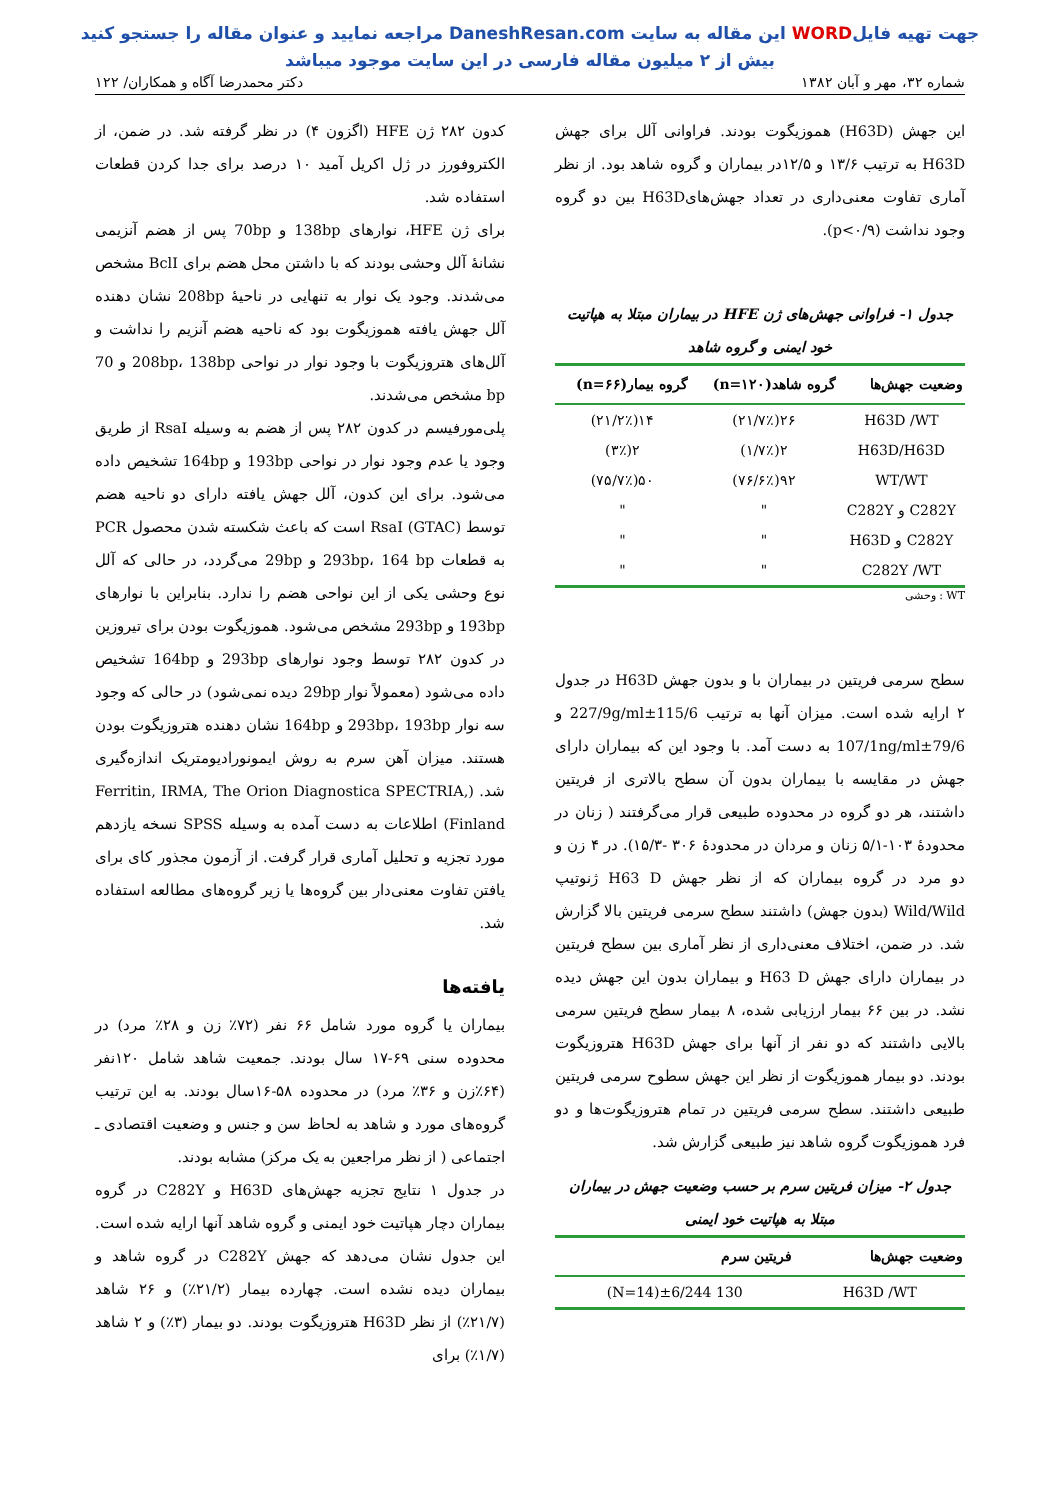جهت تهیه فایلWORD این مقاله به سایت DaneshResan.com مراجعه نمایید و عنوان مقاله را جستجو کنید
بیش از ۲ میلیون مقاله فارسی در این سایت موجود میباشد
شماره ۳۲، مهر و آبان ۱۳۸۲ دکتر محمدرضا آگاه و همکاران/ ۱۲۲
این جهش (H63D) هموزیگوت بودند. فراوانی آلل برای جهش H63D به ترتیب ۱۳/۶ و ۱۲/۵در بیماران و گروه شاهد بود. از نظر آماری تفاوت معنی‌داری در تعداد جهش‌هایH63D بین دو گروه وجود نداشت (p<۰/۹).
جدول ۱- فراوانی جهش‌های ژن HFE در بیماران مبتلا به هپاتیت خود ایمنی و گروه شاهد
| وضعیت جهش‌ها | گروه شاهد(n=۱۲۰) | گروه بیمار(n=۶۶) |
| --- | --- | --- |
| H63D /WT | ۲۶(۲۱/۷٪) | ۱۴(۲۱/۲٪) |
| H63D/H63D | ۲(۱/۷٪) | ۲(۳٪) |
| WT/WT | ۹۲(۷۶/۶٪) | ۵۰(۷۵/۷٪) |
| C282Y و C282Y | " | " |
| C282Y و H63D | " | " |
| C282Y /WT | " | " |
WT : وحشی
سطح سرمی فریتین در بیماران با و بدون جهش H63D در جدول ۲ ارایه شده است. میزان آنها به ترتیب 115/6±227/9g/ml و 79/6±107/1ng/ml به دست آمد. با وجود این که بیماران دارای جهش در مقایسه با بیماران بدون آن سطح بالاتری از فریتین داشتند، هر دو گروه در محدوده طبیعی قرار می‌گرفتند ( زنان در محدودهٔ ۱۰۳-۵/۱ زنان و مردان در محدودهٔ ۳۰۶ -۱۵/۳). در ۴ زن و دو مرد در گروه بیماران که از نظر جهش H63 D ژنوتیپ Wild/Wild (بدون جهش) داشتند سطح سرمی فریتین بالا گزارش شد. در ضمن، اختلاف معنی‌داری از نظر آماری بین سطح فریتین در بیماران دارای جهش H63 D و بیماران بدون این جهش دیده نشد. در بین ۶۶ بیمار ارزیابی شده، ۸ بیمار سطح فریتین سرمی بالایی داشتند که دو نفر از آنها برای جهش H63D هتروزیگوت بودند. دو بیمار هموزیگوت از نظر این جهش سطوح سرمی فریتین طبیعی داشتند. سطح سرمی فریتین در تمام هتروزیگوت‌ها و دو فرد هموزیگوت گروه شاهد نیز طبیعی گزارش شد.
جدول ۲- میزان فریتین سرم بر حسب وضعیت جهش در بیماران مبتلا به هپاتیت خود ایمنی
| وضعیت جهش‌ها | فریتین سرم |
| --- | --- |
| H63D /WT | 130 ±6/244(N=14) |
کدون ۲۸۲ ژن HFE (اگزون ۴) در نظر گرفته شد. در ضمن، از الکتروفورز در ژل اکریل آمید ۱۰ درصد برای جدا کردن قطعات استفاده شد.
برای ژن HFE، نوارهای 138bp و 70bp پس از هضم آنزیمی نشانهٔ آلل وحشی بودند که با داشتن محل هضم برای BclI مشخص می‌شدند. وجود یک نوار به تنهایی در ناحیهٔ 208bp نشان دهنده آلل جهش یافته هموزیگوت بود که ناحیه هضم آنزیم را نداشت و آلل‌های هتروزیگوت با وجود نوار در نواحی 208bp، 138bp و 70 bp مشخص می‌شدند.
پلی‌مورفیسم در کدون ۲۸۲ پس از هضم به وسیله RsaI از طریق وجود یا عدم وجود نوار در نواحی 193bp و 164bp تشخیص داده می‌شود. برای این کدون، آلل جهش یافته دارای دو ناحیه هضم توسط RsaI (GTAC) است که باعث شکسته شدن محصول PCR به قطعات 293bp، 164 bp و 29bp می‌گردد، در حالی که آلل نوع وحشی یکی از این نواحی هضم را ندارد. بنابراین با نوارهای 193bp و 293bp مشخص می‌شود. هموزیگوت بودن برای تیروزین در کدون ۲۸۲ توسط وجود نوارهای 293bp و 164bp تشخیص داده می‌شود (معمولاً نوار 29bp دیده نمی‌شود) در حالی که وجود سه نوار 293bp، 193bp و 164bp نشان دهنده هتروزیگوت بودن هستند. میزان آهن سرم به روش ایمونورادیومتریک اندازه‌گیری شد. (Ferritin, IRMA, The Orion Diagnostica SPECTRIA, Finland) اطلاعات به دست آمده به وسیله SPSS نسخه یازدهم مورد تجزیه و تحلیل آماری قرار گرفت. از آزمون مجذور کای برای یافتن تفاوت معنی‌دار بین گروه‌ها یا زیر گروه‌های مطالعه استفاده شد.
یافته‌ها
بیماران یا گروه مورد شامل ۶۶ نفر (۷۲٪ زن و ۲۸٪ مرد) در محدوده سنی ۶۹-۱۷ سال بودند. جمعیت شاهد شامل ۱۲۰نفر (۶۴٪زن و ۳۶٪ مرد) در محدوده ۵۸-۱۶سال بودند. به این ترتیب گروه‌های مورد و شاهد به لحاظ سن و جنس و وضعیت اقتصادی ـ اجتماعی ( از نظر مراجعین به یک مرکز) مشابه بودند.
در جدول ۱ نتایج تجزیه جهش‌های H63D و C282Y در گروه بیماران دچار هپاتیت خود ایمنی و گروه شاهد آنها ارایه شده است. این جدول نشان می‌دهد که جهش C282Y در گروه شاهد و بیماران دیده نشده است. چهارده بیمار (۲۱/۲٪) و ۲۶ شاهد (۲۱/۷٪) از نظر H63D هتروزیگوت بودند. دو بیمار (۳٪) و ۲ شاهد (۱/۷٪) برای